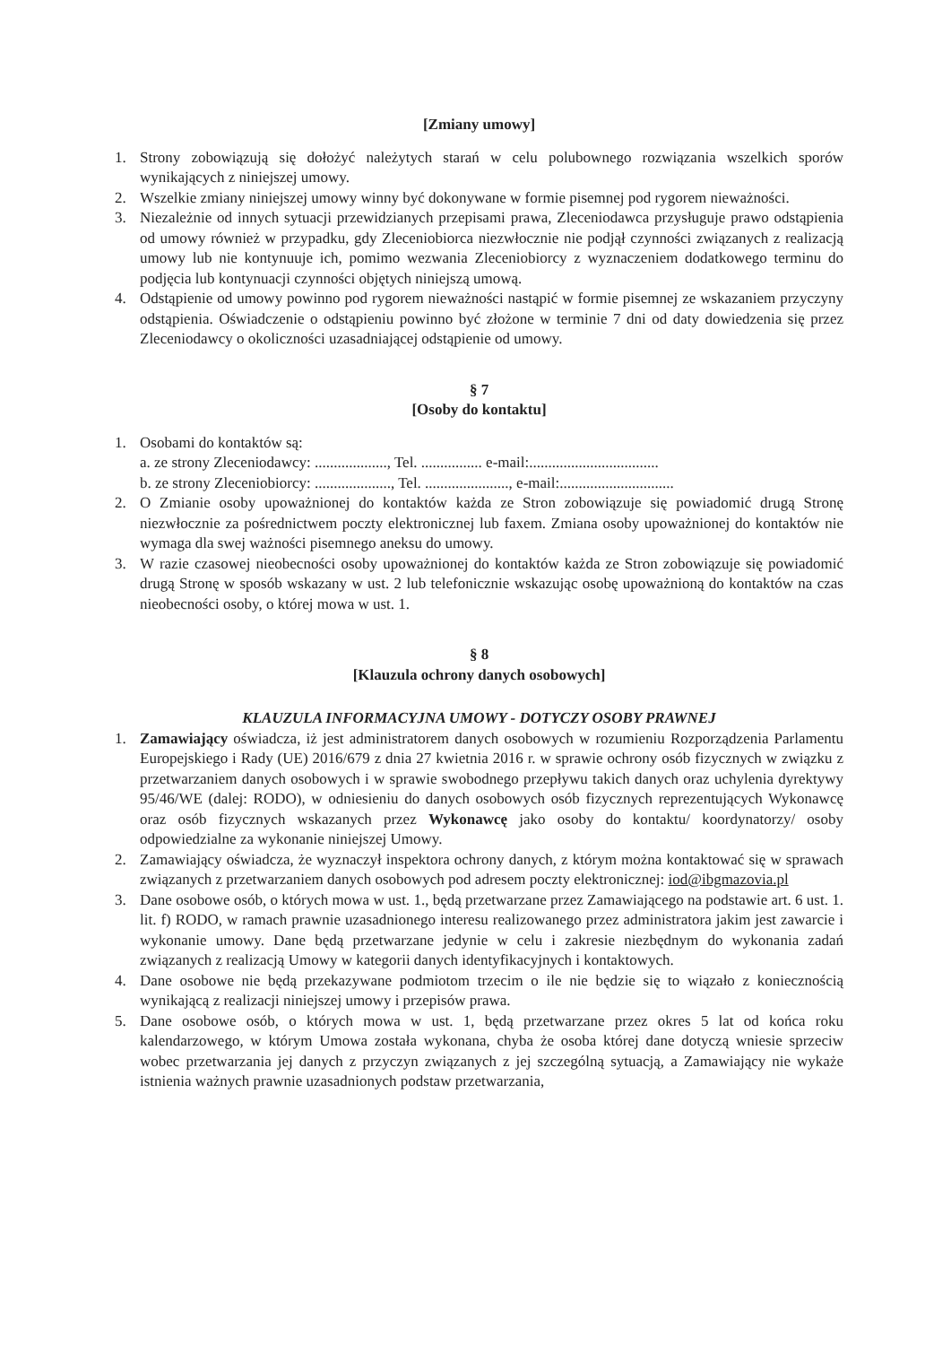[Zmiany umowy]
1. Strony zobowiązują się dołożyć należytych starań w celu polubownego rozwiązania wszelkich sporów wynikających z niniejszej umowy.
2. Wszelkie zmiany niniejszej umowy winny być dokonywane w formie pisemnej pod rygorem nieważności.
3. Niezależnie od innych sytuacji przewidzianych przepisami prawa, Zleceniodawca przysługuje prawo odstąpienia od umowy również w przypadku, gdy Zleceniobiorca niezwłocznie nie podjął czynności związanych z realizacją umowy lub nie kontynuuje ich, pomimo wezwania Zleceniobiorcy z wyznaczeniem dodatkowego terminu do podjęcia lub kontynuacji czynności objętych niniejszą umową.
4. Odstąpienie od umowy powinno pod rygorem nieważności nastąpić w formie pisemnej ze wskazaniem przyczyny odstąpienia. Oświadczenie o odstąpieniu powinno być złożone w terminie 7 dni od daty dowiedzenia się przez Zleceniodawcy o okoliczności uzasadniającej odstąpienie od umowy.
§ 7
[Osoby do kontaktu]
1. Osobami do kontaktów są:
a. ze strony Zleceniodawcy: ..................., Tel. ................ e-mail:..................................
b. ze strony Zleceniobiorcy: ...................., Tel. ......................, e-mail:..............................
2. O Zmianie osoby upoważnionej do kontaktów każda ze Stron zobowiązuje się powiadomić drugą Stronę niezwłocznie za pośrednictwem poczty elektronicznej lub faxem. Zmiana osoby upoważnionej do kontaktów nie wymaga dla swej ważności pisemnego aneksu do umowy.
3. W razie czasowej nieobecności osoby upoważnionej do kontaktów każda ze Stron zobowiązuje się powiadomić drugą Stronę w sposób wskazany w ust. 2 lub telefonicznie wskazując osobę upoważnioną do kontaktów na czas nieobecności osoby, o której mowa w ust. 1.
§ 8
[Klauzula ochrony danych osobowych]
KLAUZULA INFORMACYJNA UMOWY - DOTYCZY OSOBY PRAWNEJ
1. Zamawiający oświadcza, iż jest administratorem danych osobowych w rozumieniu Rozporządzenia Parlamentu Europejskiego i Rady (UE) 2016/679 z dnia 27 kwietnia 2016 r. w sprawie ochrony osób fizycznych w związku z przetwarzaniem danych osobowych i w sprawie swobodnego przepływu takich danych oraz uchylenia dyrektywy 95/46/WE (dalej: RODO), w odniesieniu do danych osobowych osób fizycznych reprezentujących Wykonawcę oraz osób fizycznych wskazanych przez Wykonawcę jako osoby do kontaktu/ koordynatorzy/ osoby odpowiedzialne za wykonanie niniejszej Umowy.
2. Zamawiający oświadcza, że wyznaczył inspektora ochrony danych, z którym można kontaktować się w sprawach związanych z przetwarzaniem danych osobowych pod adresem poczty elektronicznej: iod@ibgmazovia.pl
3. Dane osobowe osób, o których mowa w ust. 1., będą przetwarzane przez Zamawiającego na podstawie art. 6 ust. 1. lit. f) RODO, w ramach prawnie uzasadnionego interesu realizowanego przez administratora jakim jest zawarcie i wykonanie umowy. Dane będą przetwarzane jedynie w celu i zakresie niezbędnym do wykonania zadań związanych z realizacją Umowy w kategorii danych identyfikacyjnych i kontaktowych.
4. Dane osobowe nie będą przekazywane podmiotom trzecim o ile nie będzie się to wiązało z koniecznością wynikającą z realizacji niniejszej umowy i przepisów prawa.
5. Dane osobowe osób, o których mowa w ust. 1, będą przetwarzane przez okres 5 lat od końca roku kalendarzowego, w którym Umowa została wykonana, chyba że osoba której dane dotyczą wniesie sprzeciw wobec przetwarzania jej danych z przyczyn związanych z jej szczególną sytuacją, a Zamawiający nie wykaże istnienia ważnych prawnie uzasadnionych podstaw przetwarzania,